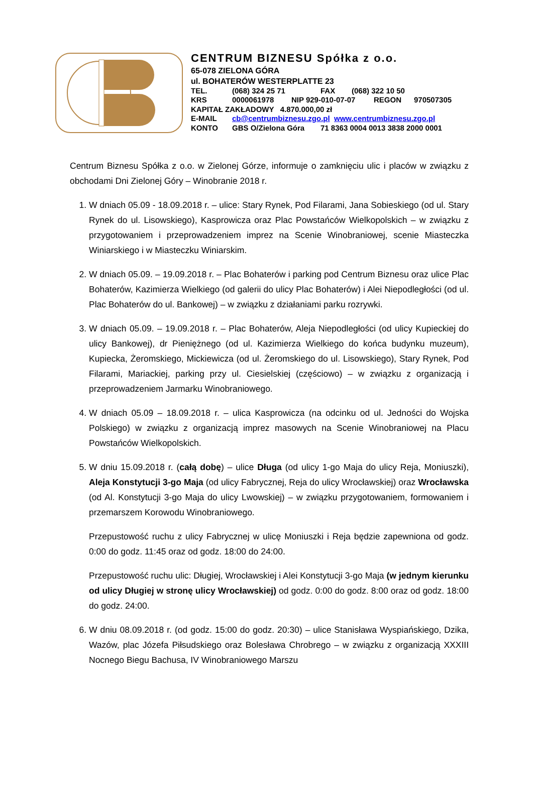CENTRUM BIZNESU Spółka z o.o.
65-078 ZIELONA GÓRA
ul. BOHATERÓW WESTERPLATTE 23
TEL. (068) 324 25 71 FAX (068) 322 10 50
KRS 0000061978 NIP 929-010-07-07 REGON 970507305
KAPITAŁ ZAKŁADOWY 4.870.000,00 zł
E-MAIL cb@centrumbiznesu.zgo.pl www.centrumbiznesu.zgo.pl
KONTO GBS O/Zielona Góra 71 8363 0004 0013 3838 2000 0001
Centrum Biznesu Spółka z o.o. w Zielonej Górze, informuje o zamknięciu ulic i placów w związku z obchodami Dni Zielonej Góry – Winobranie 2018 r.
1. W dniach 05.09 - 18.09.2018 r. – ulice: Stary Rynek, Pod Filarami, Jana Sobieskiego (od ul. Stary Rynek do ul. Lisowskiego), Kasprowicza oraz Plac Powstańców Wielkopolskich – w związku z przygotowaniem i przeprowadzeniem imprez na Scenie Winobraniowej, scenie Miasteczka Winiarskiego i w Miasteczku Winiarskim.
2. W dniach 05.09. – 19.09.2018 r. – Plac Bohaterów i parking pod Centrum Biznesu oraz ulice Plac Bohaterów, Kazimierza Wielkiego (od galerii do ulicy Plac Bohaterów) i Alei Niepodległości (od ul. Plac Bohaterów do ul. Bankowej) – w związku z działaniami parku rozrywki.
3. W dniach 05.09. – 19.09.2018 r. – Plac Bohaterów, Aleja Niepodległości (od ulicy Kupieckiej do ulicy Bankowej), dr Pieniężnego (od ul. Kazimierza Wielkiego do końca budynku muzeum), Kupiecka, Żeromskiego, Mickiewicza (od ul. Żeromskiego do ul. Lisowskiego), Stary Rynek, Pod Filarami, Mariackiej, parking przy ul. Ciesielskiej (częściowo) – w związku z organizacją i przeprowadzeniem Jarmarku Winobraniowego.
4. W dniach 05.09 – 18.09.2018 r. – ulica Kasprowicza (na odcinku od ul. Jedności do Wojska Polskiego) w związku z organizacją imprez masowych na Scenie Winobraniowej na Placu Powstańców Wielkopolskich.
5. W dniu 15.09.2018 r. (całą dobę) – ulice Długa (od ulicy 1-go Maja do ulicy Reja, Moniuszki), Aleja Konstytucji 3-go Maja (od ulicy Fabrycznej, Reja do ulicy Wrocławskiej) oraz Wrocławska (od Al. Konstytucji 3-go Maja do ulicy Lwowskiej) – w związku przygotowaniem, formowaniem i przemarszem Korowodu Winobraniowego.
Przepustowość ruchu z ulicy Fabrycznej w ulicę Moniuszki i Reja będzie zapewniona od godz. 0:00 do godz. 11:45 oraz od godz. 18:00 do 24:00.
Przepustowość ruchu ulic: Długiej, Wrocławskiej i Alei Konstytucji 3-go Maja (w jednym kierunku od ulicy Długiej w stronę ulicy Wrocławskiej) od godz. 0:00 do godz. 8:00 oraz od godz. 18:00 do godz. 24:00.
6. W dniu 08.09.2018 r. (od godz. 15:00 do godz. 20:30) – ulice Stanisława Wyspiańskiego, Dzika, Wazów, plac Józefa Piłsudskiego oraz Bolesława Chrobrego – w związku z organizacją XXXIII Nocnego Biegu Bachusa, IV Winobraniowego Marszu